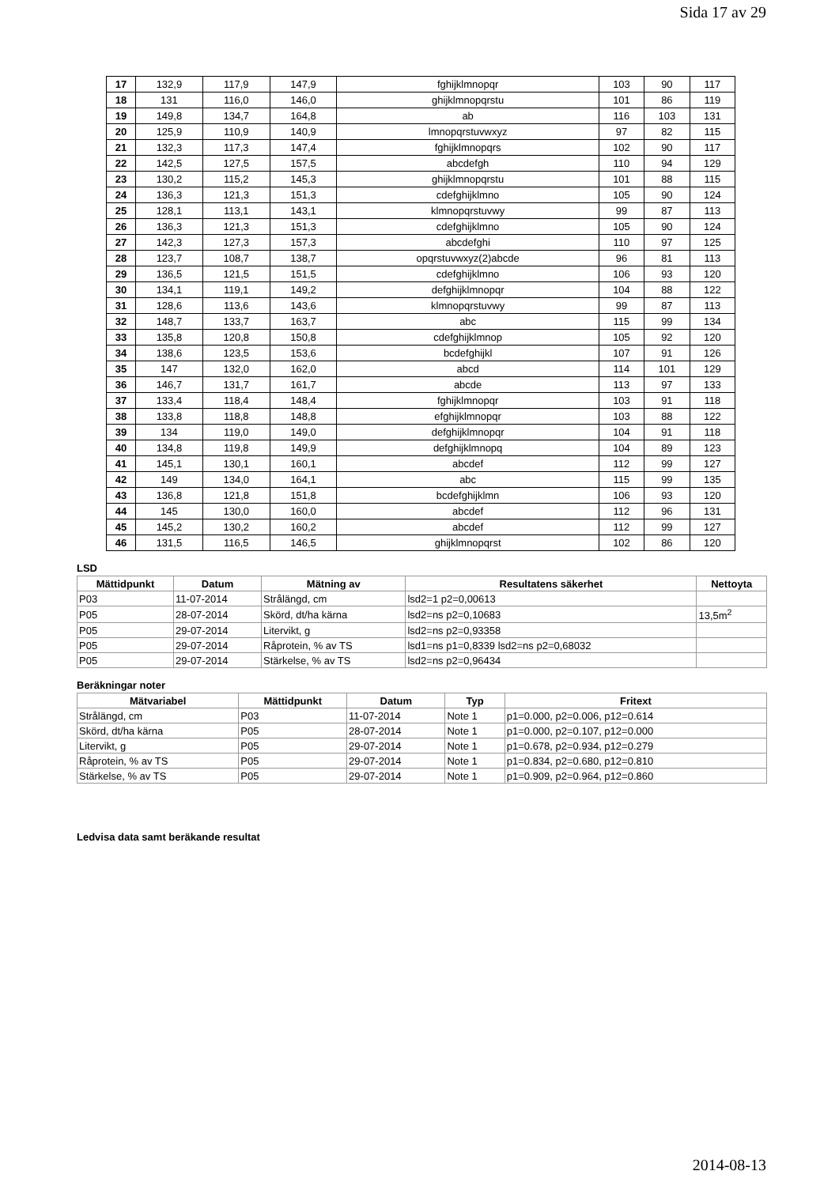Sida 17 av 29
| 17 | 132,9 | 117,9 | 147,9 | fghijklmnopqr | 103 | 90 | 117 |
| 18 | 131 | 116,0 | 146,0 | ghijklmnopqrstu | 101 | 86 | 119 |
| 19 | 149,8 | 134,7 | 164,8 | ab | 116 | 103 | 131 |
| 20 | 125,9 | 110,9 | 140,9 | lmnopqrstuvwxyz | 97 | 82 | 115 |
| 21 | 132,3 | 117,3 | 147,4 | fghijklmnopqrs | 102 | 90 | 117 |
| 22 | 142,5 | 127,5 | 157,5 | abcdefgh | 110 | 94 | 129 |
| 23 | 130,2 | 115,2 | 145,3 | ghijklmnopqrstu | 101 | 88 | 115 |
| 24 | 136,3 | 121,3 | 151,3 | cdefghijklmno | 105 | 90 | 124 |
| 25 | 128,1 | 113,1 | 143,1 | klmnopqrstuvwy | 99 | 87 | 113 |
| 26 | 136,3 | 121,3 | 151,3 | cdefghijklmno | 105 | 90 | 124 |
| 27 | 142,3 | 127,3 | 157,3 | abcdefghi | 110 | 97 | 125 |
| 28 | 123,7 | 108,7 | 138,7 | opqrstuvwxyz(2)abcde | 96 | 81 | 113 |
| 29 | 136,5 | 121,5 | 151,5 | cdefghijklmno | 106 | 93 | 120 |
| 30 | 134,1 | 119,1 | 149,2 | defghijklmnopqr | 104 | 88 | 122 |
| 31 | 128,6 | 113,6 | 143,6 | klmnopqrstuvwy | 99 | 87 | 113 |
| 32 | 148,7 | 133,7 | 163,7 | abc | 115 | 99 | 134 |
| 33 | 135,8 | 120,8 | 150,8 | cdefghijklmnop | 105 | 92 | 120 |
| 34 | 138,6 | 123,5 | 153,6 | bcdefghijkl | 107 | 91 | 126 |
| 35 | 147 | 132,0 | 162,0 | abcd | 114 | 101 | 129 |
| 36 | 146,7 | 131,7 | 161,7 | abcde | 113 | 97 | 133 |
| 37 | 133,4 | 118,4 | 148,4 | fghijklmnopqr | 103 | 91 | 118 |
| 38 | 133,8 | 118,8 | 148,8 | efghijklmnopqr | 103 | 88 | 122 |
| 39 | 134 | 119,0 | 149,0 | defghijklmnopqr | 104 | 91 | 118 |
| 40 | 134,8 | 119,8 | 149,9 | defghijklmnopq | 104 | 89 | 123 |
| 41 | 145,1 | 130,1 | 160,1 | abcdef | 112 | 99 | 127 |
| 42 | 149 | 134,0 | 164,1 | abc | 115 | 99 | 135 |
| 43 | 136,8 | 121,8 | 151,8 | bcdefghijklmn | 106 | 93 | 120 |
| 44 | 145 | 130,0 | 160,0 | abcdef | 112 | 96 | 131 |
| 45 | 145,2 | 130,2 | 160,2 | abcdef | 112 | 99 | 127 |
| 46 | 131,5 | 116,5 | 146,5 | ghijklmnopqrst | 102 | 86 | 120 |
LSD
| Mättidpunkt | Datum | Mätning av | Resultatens säkerhet | Nettoyta |
| --- | --- | --- | --- | --- |
| P03 | 11-07-2014 | Strålängd, cm | lsd2=1 p2=0,00613 | |
| P05 | 28-07-2014 | Skörd, dt/ha kärna | lsd2=ns p2=0,10683 | 13,5m<sup>2</sup> |
| P05 | 29-07-2014 | Litervikt, g | lsd2=ns p2=0,93358 | |
| P05 | 29-07-2014 | Råprotein, % av TS | lsd1=ns p1=0,8339 lsd2=ns p2=0,68032 | |
| P05 | 29-07-2014 | Stärkelse, % av TS | lsd2=ns p2=0,96434 | |
Beräkningar noter
| Mätvariabel | Mättidpunkt | Datum | Typ | Fritext |
| --- | --- | --- | --- | --- |
| Strålängd, cm | P03 | 11-07-2014 | Note 1 | p1=0.000, p2=0.006, p12=0.614 |
| Skörd, dt/ha kärna | P05 | 28-07-2014 | Note 1 | p1=0.000, p2=0.107, p12=0.000 |
| Litervikt, g | P05 | 29-07-2014 | Note 1 | p1=0.678, p2=0.934, p12=0.279 |
| Råprotein, % av TS | P05 | 29-07-2014 | Note 1 | p1=0.834, p2=0.680, p12=0.810 |
| Stärkelse, % av TS | P05 | 29-07-2014 | Note 1 | p1=0.909, p2=0.964, p12=0.860 |
Ledvisa data samt beräkande resultat
2014-08-13